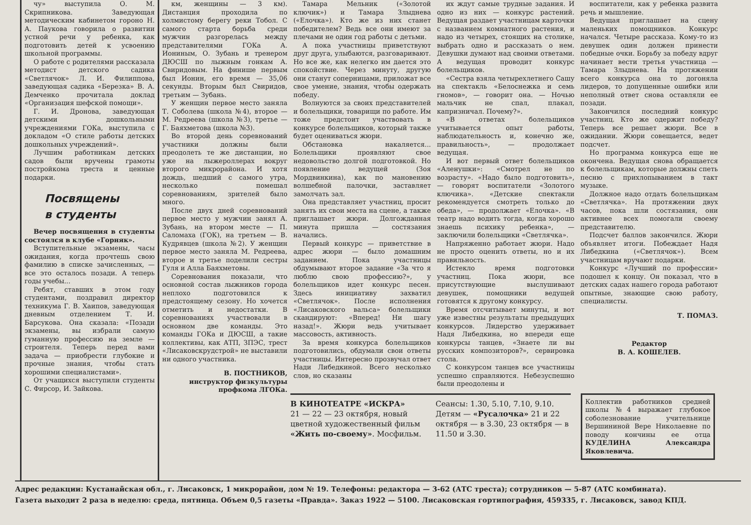чу» выступила О. М. Скрипникова. Заведующая методическим кабинетом гороно Н. А. Паукова говорила о развитии устной речи у ребенка, как подготовить детей к усвоению школьной программы.
О работе с родителями рассказала методист детского садика «Светлячок» Л. И. Филиппова, заведующая садика «Березка» В. А. Демченко прочитала доклад «Организация шефской помощи».
Г. И. Дронова, заведующая детскими дошкольными учреждениями ГОКа, выступила с докладом «О стиле работы детских дошкольных учреждений».
Лучшим работникам детских садов были вручены грамоты постройкома треста и ценные подарки.
Посвящены
в студенты
Вечер посвящения в студенты состоялся в клубе «Горняк».
Вступительные экзамены, часы ожидания, когда прочтешь свою фамилию в списке зачисленных, — все это осталось позади. А теперь годы учебы...
Ребят, ставших в этом году студентами, поздравил директор техникума Г. В. Хаипов, заведующая дневным отделением Т. И. Барсукова. Она сказала: «Позади экзамены, вы избрали самую гуманную профессию на земле — строителя. Теперь перед вами задача — приобрести глубокие и прочные знания, чтобы стать хорошими специалистами».
От учащихся выступили студенты С. Фирсор, И. Зайкова.
км, женщины — 3 км). Дистанция проходила по холмистому берегу реки Тобол. С самого старта борьба среди мужчин разгорелась между представителями ГОКа А. Иониным, О. Зубань и тренером ДЮСШ по лыжным гонкам А. Свиридовым. На финише первым был Ионин, его время — 35,06 секунды. Вторым был Свиридов, третьим — Зубань.
У женщин первое место заняла Т. Соболева (школа №4), второе — М. Редреева (школа №3), третье — Г. Баяхметова (школа №3).
Во второй день соревнований участники должны были преодолеть те же дистанции, но уже на лыжероллерах вокруг второго микрорайона. И хотя дождь, шедший с самого утра, несколько помешал соревнованиям, зрителей было много.
После двух дней соревнований первое место у мужчин занял А. Зубань, на втором месте — П. Саломаха (ГОК), на третьем — В. Кудрявцев (школа №2). У женщин первое место заняла М. Редреева, второе и третье поделили сестры Гуля и Алла Баяхметовы.
Соревнования показали, что основной состав лыжников города неплохо подготовился к предстоящему сезону. Но хочется отметить и недостатки. В соревнованиях участвовали в основном две команды. Это команды ГОКа и ДЮСШ, а такие коллективы, как АТП, ЗПЭС, трест «Лисаковскрудстрой» не выставили ни одного участника.
В. ПОСТНИКОВ,
инструктор физкультуры
профкома ЛГОКа.
Тамара Мельник («Золотой ключик») и Тамара Злыднева («Елочка»). Кто же из них станет победителем? Ведь все они имеют за плечами не один год работы с детьми.
А пока участницы приветствуют друг друга, улыбаются, разговаривают. Но все же, как нелегко им дается это спокойствие. Через минуту, другую они станут соперницами, приложат все свое умение, знания, чтобы одержать победу.
Волнуются за своих представителей и болельщики, товарищи по работе. Им тоже предстоит участвовать в конкурсе болельщиков, который также будет оцениваться жюри.
Обстановка накаляется... Болельщики проявляют свое недовольство долгой подготовкой. Но появление ведущей (Зоя Мордвинкина), как по мановению волшебной палочки, заставляет замолчать зал.
Она представляет участниц, просит занять их свои места на сцене, а также приглашает жюри. Долгожданная минута пришла — состязания начались.
Первый конкурс — приветствие в адрес жюри — было домашним заданием. Пока участницы обдумывают второе задание «За что я люблю свою профессию?», у болельщиков идет конкурс песен. Здесь инициативу захватил «Светлячок». После исполнения «Лисаковского вальса» болельщики скандируют: «Вперед! Ни шагу назад!». Жюри ведь учитывает массовость, активность.
За время конкурса болельщиков подготовились, обдумали свои ответы участницы. Интересно прозвучал ответ Нади Либедкиной. Всего несколько слов, но сказаны
их ждут самые трудные задания. И одно из них — конкурс растений. Ведущая раздает участницам карточки с названием комнатного растения, и надо из четырех, стоящих на столике, выбрать одно и рассказать о нем. Девушки думают над своими ответами. А ведущая проводит конкурс болельщиков.
«Сестра взяла четырехлетнего Сашу на спектакль «Белоснежка и семь гномов», — говорит она. — Ночью мальчик не спал, плакал, капризничал. Почему?».
«В ответах болельщиков учитывается опыт работы, наблюдательность и, конечно же, правильность», — продолжает ведущая.
И вот первый ответ болельщиков «Аленушки»: «Смотрел не по возрасту». «Надо было подготовить», — говорят воспитатели «Золотого ключика». «Детские спектакли рекомендуется смотреть только до обеда», — продолжает «Елочка». «В театр надо водить тогда, когда хорошо знаешь психику ребенка», — заключили болельщики «Светлячка».
Напряженно работает жюри. Надо не просто оценить ответы, но и их правильность.
Истекло время подготовки участниц. Пока жюри, все присутствующие выслушивают девушек, помощники ведущей готовятся к другому конкурсу.
Время отсчитывает минуты, и вот уже известны результаты предыдущих конкурсов. Лидерство удерживает Надя Либедкина, но впереди еще конкурсы танцев, «Знаете ли вы русских композиторов?», сервировка стола.
С конкурсом танцев все участницы успешно справляются. Небезуспешно были преодолены и
воспитатели, как у ребенка развита речь и мышление.
Ведущая приглашает на сцену маленьких помощников. Конкурс начался. Четыре рассказа. Кому-то из девушек один должен принести победные очки. Борьбу за победу вдруг начинает вести третья участница — Тамара Злыднева. На протяжении всего конкурса она то догоняла лидеров, то допущенные ошибки или неполный ответ снова оставляли ее позади.
Закончился последний конкурс участниц. Кто же одержит победу? Теперь все решает жюри. Все в ожидании. Жюри совещается, ведет подсчет.
Но программа конкурса еще не окончена. Ведущая снова обращается к болельщикам, которые должны спеть песню с прихлопыванием в такт музыке.
Должное надо отдать болельщикам «Светлячка». На протяжении двух часов, пока шли состязания, они активнее всех помогали своему представителю.
Подсчет баллов закончился. Жюри объявляет итоги. Побеждает Надя Либедкина («Светлячок»). Всем участницам вручают подарки.
Конкурс «Лучший по профессии» подошел к концу. Он показал, что в детских садах нашего города работают опытные, знающие свою работу, специалисты.
Т. ПОМАЗ.
Редактор
В. А. КОШЕЛЕВ.
В КИНОТЕАТРЕ «ИСКРА»
21 — 22 — 23 октября, новый цветной художественный фильм «Жить по-своему». Мосфильм.
Сеансы: 1.30, 5.10, 7.10, 9.10.
Детям — «Русалочка» 21 и 22 октября — в 3.30, 23 октября — в 11.50 и 3.30.
Коллектив работников средней школы №4 выражает глубокое соболезнование учительнице Вершининой Вере Николаевне по поводу кончины ее отца КУДЕЛИНА Александра Яковлевича.
Адрес редакции: Кустанайская обл., г. Лисаковск, 1 микрорайон, дом № 19. Телефоны: редактора — 3-62 (АТС треста); сотрудников — 5-87 (АТС комбината).
Газета выходит 2 раза в неделю: среда, пятница. Объем 0,5 газеты «Правда». Заказ 1922 — 5100. Лисаковская гортипография, 459335, г. Лисаковск, завод КПД.